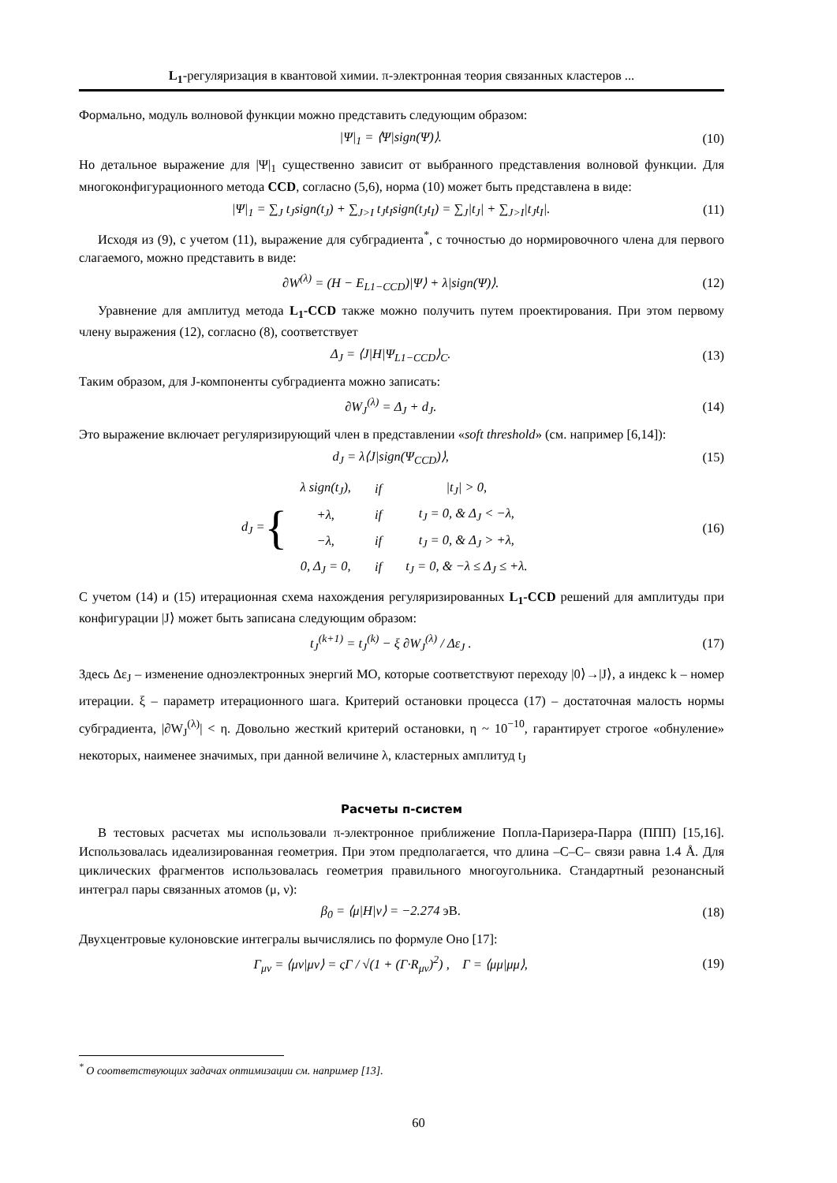L<sub>1</sub>-регуляризация в квантовой химии. π-электронная теория связанных кластеров ...
Формально, модуль волновой функции можно представить следующим образом:
|Ψ|<sub>1</sub> = ⟨Ψ|sign(Ψ)⟩. (10)
Но детальное выражение для |Ψ|<sub>1</sub> существенно зависит от выбранного представления волновой функции. Для многоконфигурационного метода CCD, согласно (5,6), норма (10) может быть представлена в виде:
|Ψ|<sub>1</sub> = ∑<sub>J</sub> t<sub>J</sub>sign(t<sub>J</sub>) + ∑<sub>J>I</sub> t<sub>J</sub>t<sub>I</sub>sign(t<sub>J</sub>t<sub>I</sub>) = ∑<sub>J</sub>|t<sub>J</sub>| + ∑<sub>J>I</sub>|t<sub>J</sub>t<sub>I</sub>|. (11)
Исходя из (9), с учетом (11), выражение для субградиента<sup>*</sup>, с точностью до нормировочного члена для первого слагаемого, можно представить в виде:
∂W<sup>(λ)</sup> = (H − E<sub>L1−CCD</sub>)|Ψ⟩ + λ|sign(Ψ)⟩. (12)
Уравнение для амплитуд метода L<sub>1</sub>-CCD также можно получить путем проектирования. При этом первому члену выражения (12), согласно (8), соответствует
Δ<sub>J</sub> = ⟨J|H|Ψ<sub>L1−CCD</sub>⟩<sub>C</sub>. (13)
Таким образом, для J-компоненты субградиента можно записать:
∂W<sub>J</sub><sup>(λ)</sup> = Δ<sub>J</sub> + d<sub>J</sub>. (14)
Это выражение включает регуляризирующий член в представлении «soft threshold» (см. например [6,14]):
d<sub>J</sub> = λ⟨J|sign(Ψ<sub>CCD</sub>)⟩, (15)
d<sub>J</sub> = {
| λ sign(t<sub>J</sub>), | if | /t<sub>J</sub>/ > 0, |
| +λ, | if | t<sub>J</sub> = 0, & Δ<sub>J</sub> < −λ, |
| −λ, | if | t<sub>J</sub> = 0, & Δ<sub>J</sub> > +λ, |
| 0, Δ<sub>J</sub> = 0, | if | t<sub>J</sub> = 0, & −λ ≤ Δ<sub>J</sub> ≤ +λ. |
(16)
С учетом (14) и (15) итерационная схема нахождения регуляризированных L<sub>1</sub>-CCD решений для амплитуды при конфигурации |J⟩ может быть записана следующим образом:
t<sub>J</sub><sup>(k+1)</sup> = t<sub>J</sub><sup>(k)</sup> − ξ ∂W<sub>J</sub><sup>(λ)</sup> / Δε<sub>J</sub> . (17)
Здесь Δε<sub>J</sub> – изменение одноэлектронных энергий МО, которые соответствуют переходу |0⟩→|J⟩, а индекс k – номер итерации. ξ – параметр итерационного шага. Критерий остановки процесса (17) – достаточная малость нормы субградиента, |∂W<sub>J</sub><sup>(λ)</sup>| < η. Довольно жесткий критерий остановки, η ~ 10<sup>−10</sup>, гарантирует строгое «обнуление» некоторых, наименее значимых, при данной величине λ, кластерных амплитуд t<sub>J</sub>
Расчеты п-систем
В тестовых расчетах мы использовали π-электронное приближение Попла-Паризера-Парра (ППП) [15,16]. Использовалась идеализированная геометрия. При этом предполагается, что длина –C–C– связи равна 1.4 Å. Для циклических фрагментов использовалась геометрия правильного многоугольника. Стандартный резонансный интеграл пары связанных атомов (μ, ν):
β<sub>0</sub> = ⟨μ|H|ν⟩ = −2.274 эВ. (18)
Двухцентровые кулоновские интегралы вычислялись по формуле Оно [17]:
Γ<sub>μν</sub> = ⟨μν|μν⟩ = ςΓ / √(1 + (Γ·R<sub>μν</sub>)<sup>2</sup>) , Γ = ⟨μμ|μμ⟩, (19)
<sup>*</sup> О соответствующих задачах оптимизации см. например [13].
60